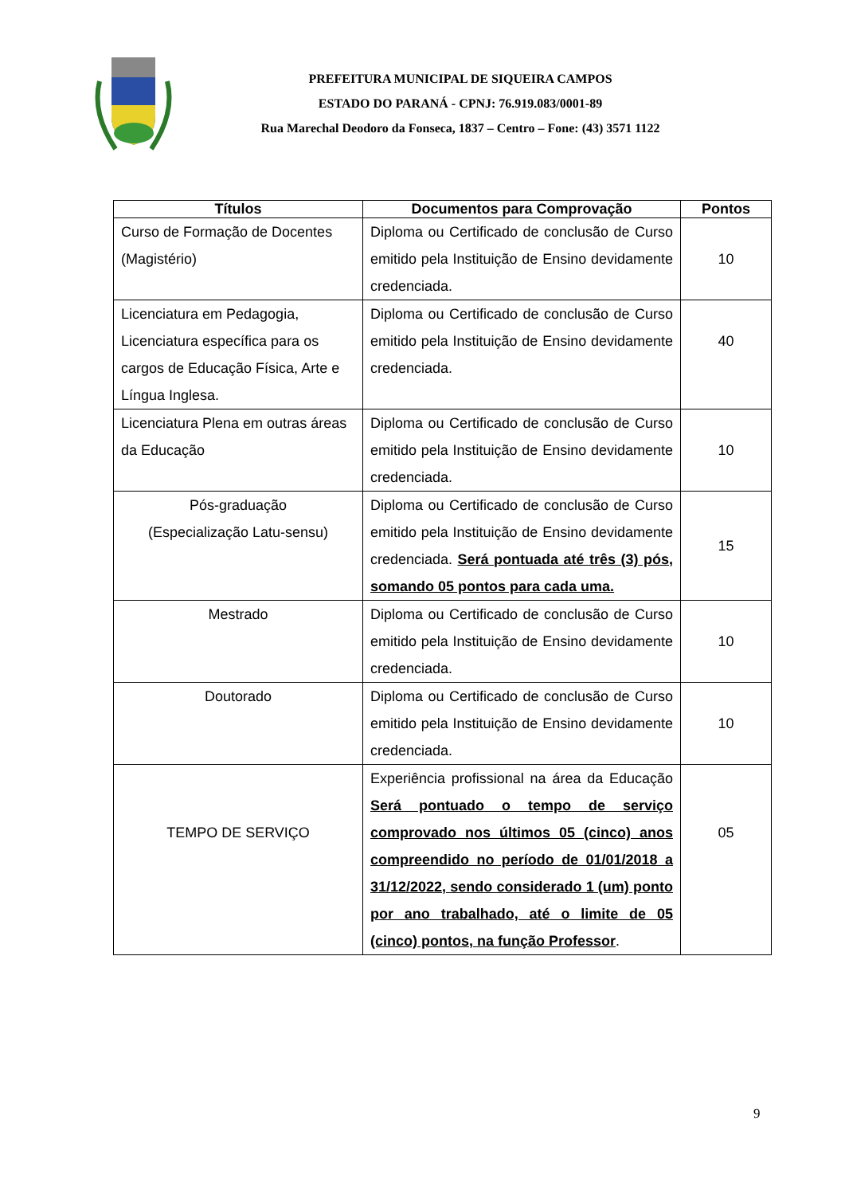PREFEITURA MUNICIPAL DE SIQUEIRA CAMPOS
ESTADO DO PARANÁ - CPNJ: 76.919.083/0001-89
Rua Marechal Deodoro da Fonseca, 1837 – Centro – Fone: (43) 3571 1122
| Títulos | Documentos para Comprovação | Pontos |
| --- | --- | --- |
| Curso de Formação de Docentes (Magistério) | Diploma ou Certificado de conclusão de Curso emitido pela Instituição de Ensino devidamente credenciada. | 10 |
| Licenciatura em Pedagogia, Licenciatura específica para os cargos de Educação Física, Arte e Língua Inglesa. | Diploma ou Certificado de conclusão de Curso emitido pela Instituição de Ensino devidamente credenciada. | 40 |
| Licenciatura Plena em outras áreas da Educação | Diploma ou Certificado de conclusão de Curso emitido pela Instituição de Ensino devidamente credenciada. | 10 |
| Pós-graduação (Especialização Latu-sensu) | Diploma ou Certificado de conclusão de Curso emitido pela Instituição de Ensino devidamente credenciada. Será pontuada até três (3) pós, somando 05 pontos para cada uma. | 15 |
| Mestrado | Diploma ou Certificado de conclusão de Curso emitido pela Instituição de Ensino devidamente credenciada. | 10 |
| Doutorado | Diploma ou Certificado de conclusão de Curso emitido pela Instituição de Ensino devidamente credenciada. | 10 |
| TEMPO DE SERVIÇO | Experiência profissional na área da Educação Será pontuado o tempo de serviço comprovado nos últimos 05 (cinco) anos compreendido no período de 01/01/2018 a 31/12/2022, sendo considerado 1 (um) ponto por ano trabalhado, até o limite de 05 (cinco) pontos, na função Professor . | 05 |
9